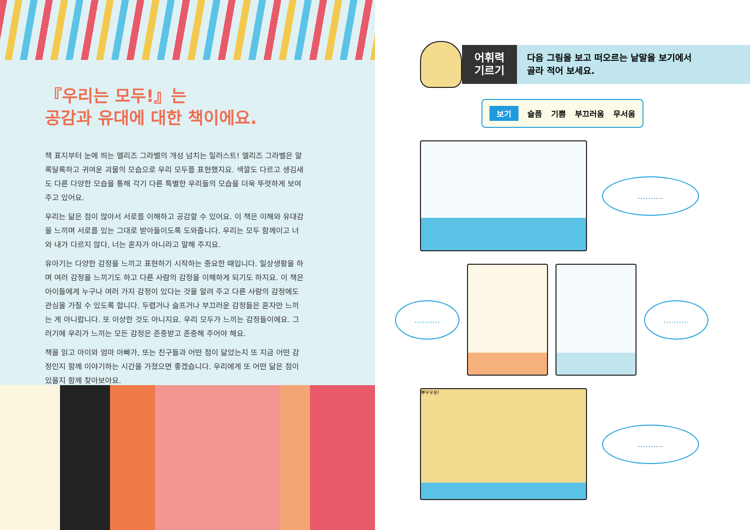『우리는 모두!』는
공감과 유대에 대한 책이에요.
책 표지부터 눈에 띄는 엘리즈 그라벨의 개성 넘치는 일러스트! 엘리즈 그라벨은 알록달록하고 귀여운 괴물의 모습으로 우리 모두를 표현했지요. 색깔도 다르고 생김새도 다른 다양한 모습을 통해 각기 다른 특별한 우리들의 모습을 더욱 뚜렷하게 보여 주고 있어요.
우리는 닮은 점이 많아서 서로를 이해하고 공감할 수 있어요. 이 책은 이해와 유대감을 느끼며 서로를 있는 그대로 받아들이도록 도와줍니다. 우리는 모두 함께이고 너와 내가 다르지 않다, 너는 혼자가 아니라고 말해 주지요.
유아기는 다양한 감정을 느끼고 표현하기 시작하는 중요한 때입니다. 일상생활을 하며 여러 감정을 느끼기도 하고 다른 사람의 감정을 이해하게 되기도 하지요. 이 책은 아이들에게 누구나 여러 가지 감정이 있다는 것을 알려 주고 다른 사람의 감정에도 관심을 가질 수 있도록 합니다. 두렵거나 슬프거나 부끄러운 감정들은 혼자만 느끼는 게 아니랍니다. 또 이상한 것도 아니지요. 우리 모두가 느끼는 감정들이에요. 그러기에 우리가 느끼는 모든 감정은 존중받고 존중해 주어야 해요.
책을 읽고 아이와 엄마 아빠가, 또는 친구들과 어떤 점이 닮았는지 또 지금 어떤 감정인지 함께 이야기하는 시간을 가졌으면 좋겠습니다. 우리에게 또 어떤 닮은 점이 있을지 함께 찾아보아요.
어휘력
기르기
다음 그림을 보고 떠오르는 낱말을 보기에서
골라 적어 보세요.
보기 슬픔 기쁨 부끄러움 무서움
..........
.......... ..........
뿌우우웅!
..........